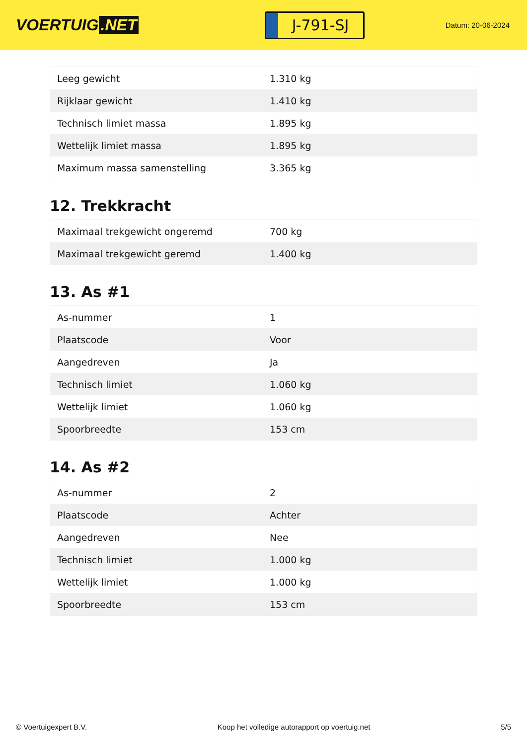VOERTUIG.NET
J-791-SJ
Datum: 20-06-2024
| Leeg gewicht | 1.310 kg |
| Rijklaar gewicht | 1.410 kg |
| Technisch limiet massa | 1.895 kg |
| Wettelijk limiet massa | 1.895 kg |
| Maximum massa samenstelling | 3.365 kg |
12. Trekkracht
| Maximaal trekgewicht ongeremd | 700 kg |
| Maximaal trekgewicht geremd | 1.400 kg |
13. As #1
| As-nummer | 1 |
| Plaatscode | Voor |
| Aangedreven | Ja |
| Technisch limiet | 1.060 kg |
| Wettelijk limiet | 1.060 kg |
| Spoorbreedte | 153 cm |
14. As #2
| As-nummer | 2 |
| Plaatscode | Achter |
| Aangedreven | Nee |
| Technisch limiet | 1.000 kg |
| Wettelijk limiet | 1.000 kg |
| Spoorbreedte | 153 cm |
© Voertuigexpert B.V. Koop het volledige autorapport op voertuig.net 5/5